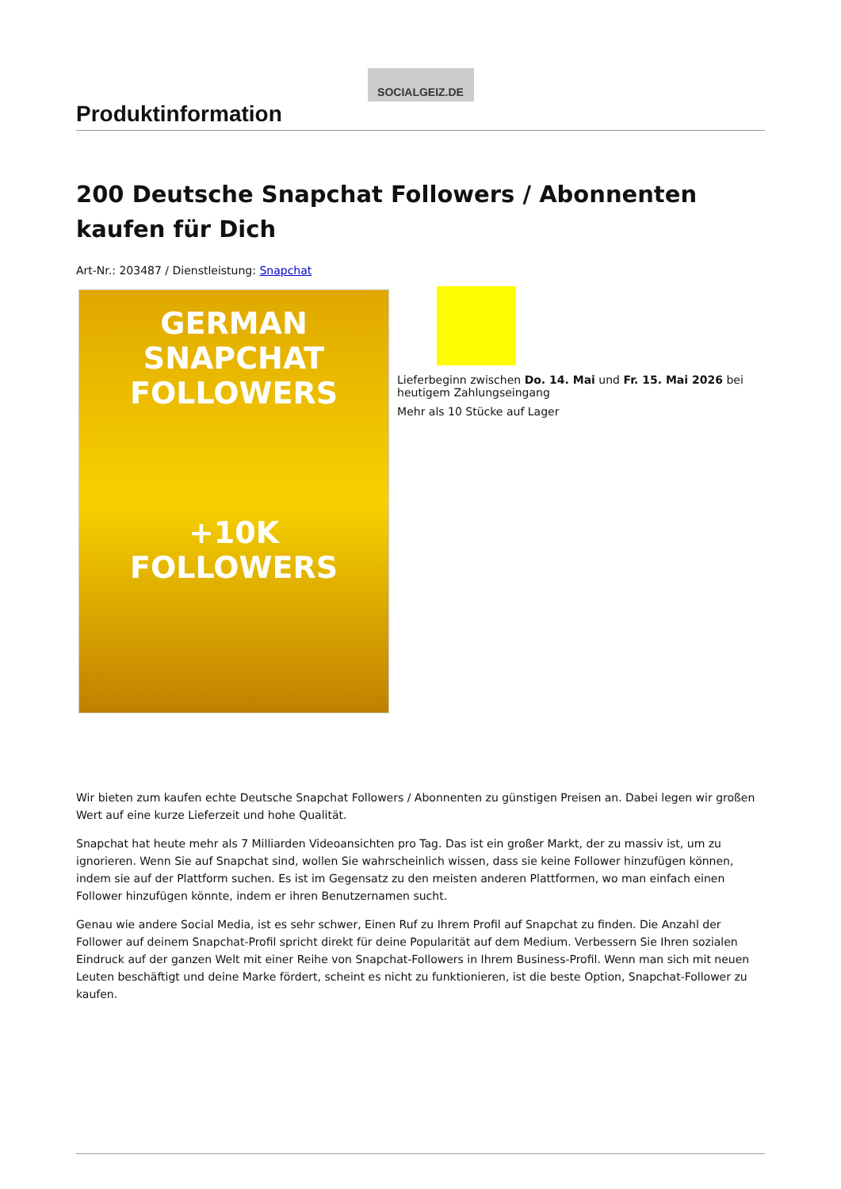SOCIALGEIZ.DE
Produktinformation
200 Deutsche Snapchat Followers / Abonnenten kaufen für Dich
Art-Nr.: 203487 / Dienstleistung: Snapchat
GERMAN
SNAPCHAT
FOLLOWERS
+10K
FOLLOWERS
Lieferbeginn zwischen Do. 14. Mai und Fr. 15. Mai 2026 bei heutigem Zahlungseingang
Mehr als 10 Stücke auf Lager
Wir bieten zum kaufen echte Deutsche Snapchat Followers / Abonnenten zu günstigen Preisen an. Dabei legen wir großen Wert auf eine kurze Lieferzeit und hohe Qualität.
Snapchat hat heute mehr als 7 Milliarden Videoansichten pro Tag. Das ist ein großer Markt, der zu massiv ist, um zu ignorieren. Wenn Sie auf Snapchat sind, wollen Sie wahrscheinlich wissen, dass sie keine Follower hinzufügen können, indem sie auf der Plattform suchen. Es ist im Gegensatz zu den meisten anderen Plattformen, wo man einfach einen Follower hinzufügen könnte, indem er ihren Benutzernamen sucht.
Genau wie andere Social Media, ist es sehr schwer, Einen Ruf zu Ihrem Profil auf Snapchat zu finden. Die Anzahl der Follower auf deinem Snapchat-Profil spricht direkt für deine Popularität auf dem Medium. Verbessern Sie Ihren sozialen Eindruck auf der ganzen Welt mit einer Reihe von Snapchat-Followers in Ihrem Business-Profil. Wenn man sich mit neuen Leuten beschäftigt und deine Marke fördert, scheint es nicht zu funktionieren, ist die beste Option, Snapchat-Follower zu kaufen.